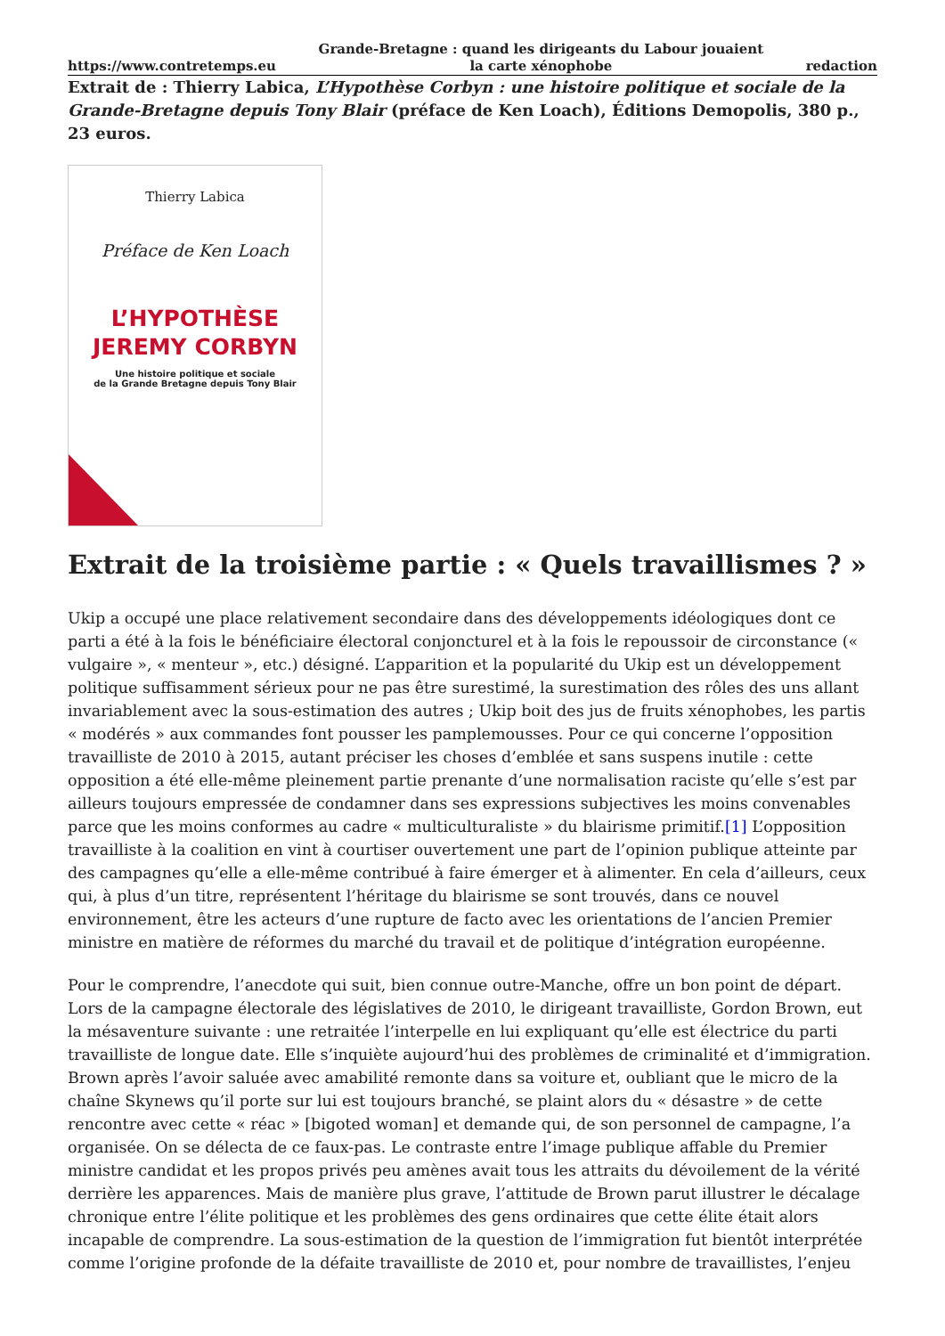https://www.contretemps.eu Grande-Bretagne : quand les dirigeants du Labour jouaient
la carte xénophobe redaction
Extrait de : Thierry Labica, L’Hypothèse Corbyn : une histoire politique et sociale de la Grande-Bretagne depuis Tony Blair (préface de Ken Loach), Éditions Demopolis, 380 p., 23 euros.
Thierry Labica
Préface de Ken Loach
L’HYPOTHÈSE
JEREMY CORBYN
Une histoire politique et sociale
de la Grande Bretagne depuis Tony Blair
Extrait de la troisième partie : « Quels travaillismes ? »
Ukip a occupé une place relativement secondaire dans des développements idéologiques dont ce parti a été à la fois le bénéficiaire électoral conjoncturel et à la fois le repoussoir de circonstance (« vulgaire », « menteur », etc.) désigné. L’apparition et la popularité du Ukip est un développement politique suffisamment sérieux pour ne pas être surestimé, la surestimation des rôles des uns allant invariablement avec la sous-estimation des autres ; Ukip boit des jus de fruits xénophobes, les partis « modérés » aux commandes font pousser les pamplemousses. Pour ce qui concerne l’opposition travailliste de 2010 à 2015, autant préciser les choses d’emblée et sans suspens inutile : cette opposition a été elle-même pleinement partie prenante d’une normalisation raciste qu’elle s’est par ailleurs toujours empressée de condamner dans ses expressions subjectives les moins convenables parce que les moins conformes au cadre « multiculturaliste » du blairisme primitif.[1] L’opposition travailliste à la coalition en vint à courtiser ouvertement une part de l’opinion publique atteinte par des campagnes qu’elle a elle-même contribué à faire émerger et à alimenter. En cela d’ailleurs, ceux qui, à plus d’un titre, représentent l’héritage du blairisme se sont trouvés, dans ce nouvel environnement, être les acteurs d’une rupture de facto avec les orientations de l’ancien Premier ministre en matière de réformes du marché du travail et de politique d’intégration européenne.
Pour le comprendre, l’anecdote qui suit, bien connue outre-Manche, offre un bon point de départ. Lors de la campagne électorale des législatives de 2010, le dirigeant travailliste, Gordon Brown, eut la mésaventure suivante : une retraitée l’interpelle en lui expliquant qu’elle est électrice du parti travailliste de longue date. Elle s’inquiète aujourd’hui des problèmes de criminalité et d’immigration. Brown après l’avoir saluée avec amabilité remonte dans sa voiture et, oubliant que le micro de la chaîne Skynews qu’il porte sur lui est toujours branché, se plaint alors du « désastre » de cette rencontre avec cette « réac » [bigoted woman] et demande qui, de son personnel de campagne, l’a organisée. On se délecta de ce faux-pas. Le contraste entre l’image publique affable du Premier ministre candidat et les propos privés peu amènes avait tous les attraits du dévoilement de la vérité derrière les apparences. Mais de manière plus grave, l’attitude de Brown parut illustrer le décalage chronique entre l’élite politique et les problèmes des gens ordinaires que cette élite était alors incapable de comprendre. La sous-estimation de la question de l’immigration fut bientôt interprétée comme l’origine profonde de la défaite travailliste de 2010 et, pour nombre de travaillistes, l’enjeu